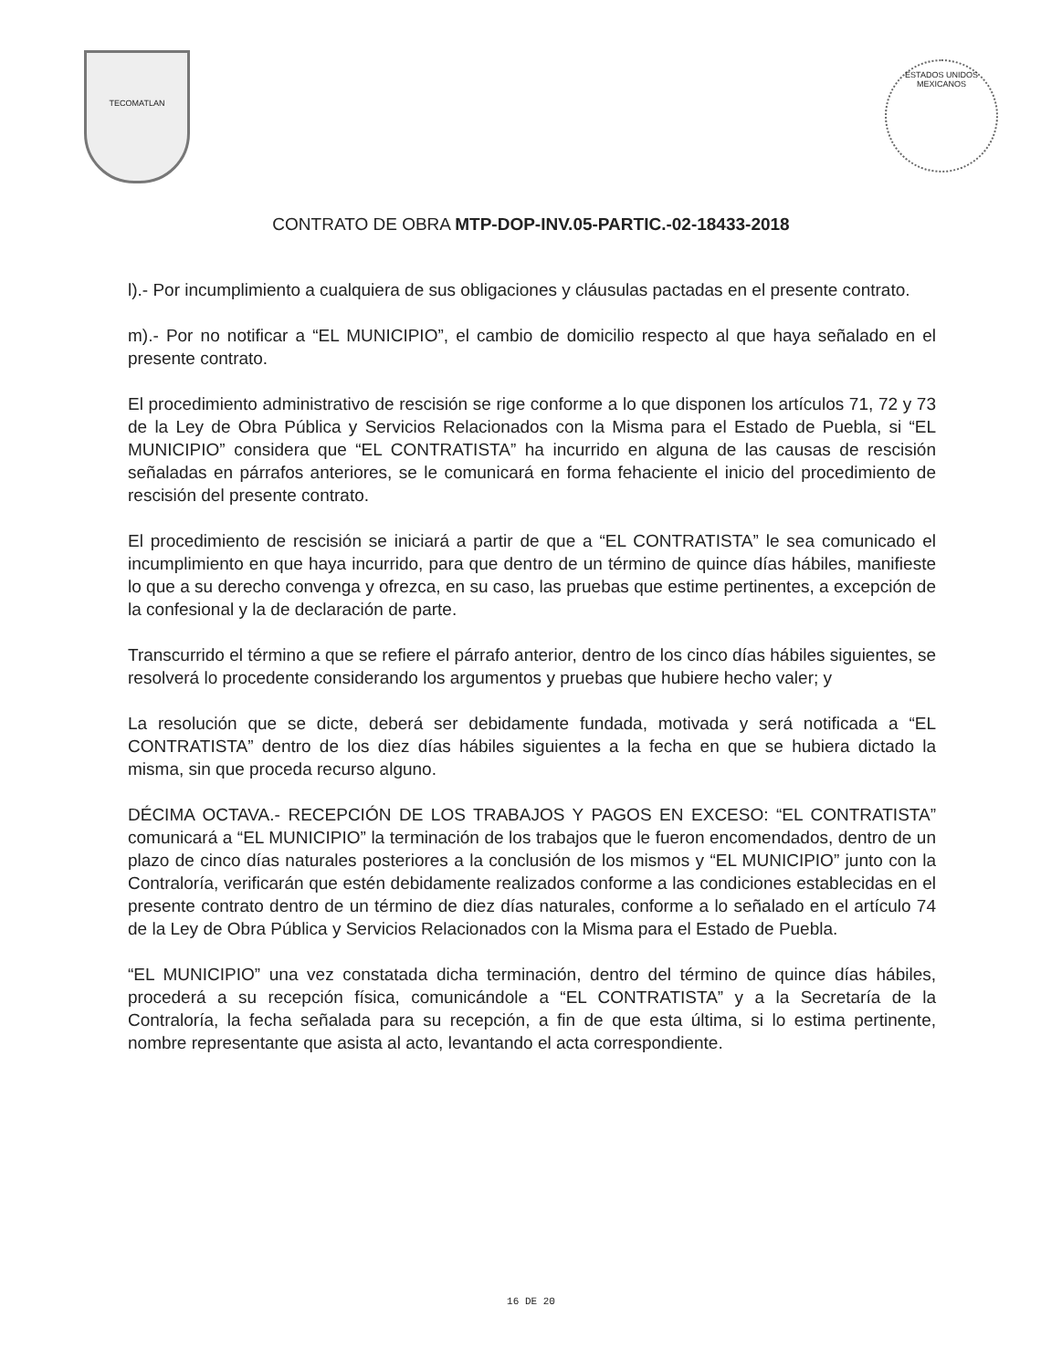TECOMATLAN
ESTADOS UNIDOS MEXICANOS
CONTRATO DE OBRA MTP-DOP-INV.05-PARTIC.-02-18433-2018
l).- Por incumplimiento a cualquiera de sus obligaciones y cláusulas pactadas en el presente contrato.
m).- Por no notificar a “EL MUNICIPIO”, el cambio de domicilio respecto al que haya señalado en el presente contrato.
El procedimiento administrativo de rescisión se rige conforme a lo que disponen los artículos 71, 72 y 73 de la Ley de Obra Pública y Servicios Relacionados con la Misma para el Estado de Puebla, si “EL MUNICIPIO” considera que “EL CONTRATISTA” ha incurrido en alguna de las causas de rescisión señaladas en párrafos anteriores, se le comunicará en forma fehaciente el inicio del procedimiento de rescisión del presente contrato.
El procedimiento de rescisión se iniciará a partir de que a “EL CONTRATISTA” le sea comunicado el incumplimiento en que haya incurrido, para que dentro de un término de quince días hábiles, manifieste lo que a su derecho convenga y ofrezca, en su caso, las pruebas que estime pertinentes, a excepción de la confesional y la de declaración de parte.
Transcurrido el término a que se refiere el párrafo anterior, dentro de los cinco días hábiles siguientes, se resolverá lo procedente considerando los argumentos y pruebas que hubiere hecho valer; y
La resolución que se dicte, deberá ser debidamente fundada, motivada y será notificada a “EL CONTRATISTA” dentro de los diez días hábiles siguientes a la fecha en que se hubiera dictado la misma, sin que proceda recurso alguno.
DÉCIMA OCTAVA.- RECEPCIÓN DE LOS TRABAJOS Y PAGOS EN EXCESO: “EL CONTRATISTA” comunicará a “EL MUNICIPIO” la terminación de los trabajos que le fueron encomendados, dentro de un plazo de cinco días naturales posteriores a la conclusión de los mismos y “EL MUNICIPIO” junto con la Contraloría, verificarán que estén debidamente realizados conforme a las condiciones establecidas en el presente contrato dentro de un término de diez días naturales, conforme a lo señalado en el artículo 74 de la Ley de Obra Pública y Servicios Relacionados con la Misma para el Estado de Puebla.
“EL MUNICIPIO” una vez constatada dicha terminación, dentro del término de quince días hábiles, procederá a su recepción física, comunicándole a “EL CONTRATISTA” y a la Secretaría de la Contraloría, la fecha señalada para su recepción, a fin de que esta última, si lo estima pertinente, nombre representante que asista al acto, levantando el acta correspondiente.
16 DE 20